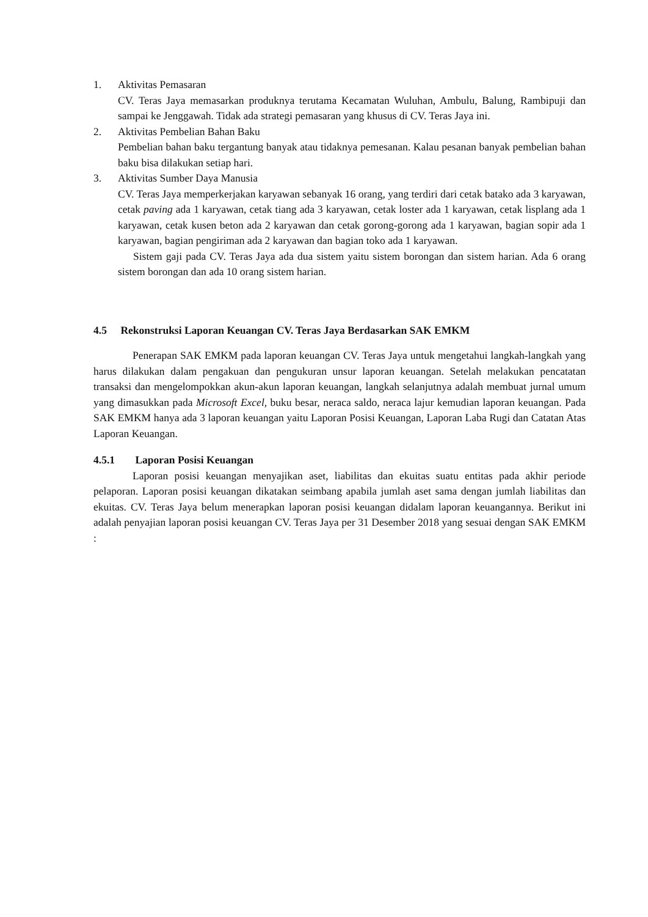1. Aktivitas Pemasaran
CV. Teras Jaya memasarkan produknya terutama Kecamatan Wuluhan, Ambulu, Balung, Rambipuji dan sampai ke Jenggawah. Tidak ada strategi pemasaran yang khusus di CV. Teras Jaya ini.
2. Aktivitas Pembelian Bahan Baku
Pembelian bahan baku tergantung banyak atau tidaknya pemesanan. Kalau pesanan banyak pembelian bahan baku bisa dilakukan setiap hari.
3. Aktivitas Sumber Daya Manusia
CV. Teras Jaya memperkerjakan karyawan sebanyak 16 orang, yang terdiri dari cetak batako ada 3 karyawan, cetak paving ada 1 karyawan, cetak tiang ada 3 karyawan, cetak loster ada 1 karyawan, cetak lisplang ada 1 karyawan, cetak kusen beton ada 2 karyawan dan cetak gorong-gorong ada 1 karyawan, bagian sopir ada 1 karyawan, bagian pengiriman ada 2 karyawan dan bagian toko ada 1 karyawan.
Sistem gaji pada CV. Teras Jaya ada dua sistem yaitu sistem borongan dan sistem harian. Ada 6 orang sistem borongan dan ada 10 orang sistem harian.
4.5 Rekonstruksi Laporan Keuangan CV. Teras Jaya Berdasarkan SAK EMKM
Penerapan SAK EMKM pada laporan keuangan CV. Teras Jaya untuk mengetahui langkah-langkah yang harus dilakukan dalam pengakuan dan pengukuran unsur laporan keuangan. Setelah melakukan pencatatan transaksi dan mengelompokkan akun-akun laporan keuangan, langkah selanjutnya adalah membuat jurnal umum yang dimasukkan pada Microsoft Excel, buku besar, neraca saldo, neraca lajur kemudian laporan keuangan. Pada SAK EMKM hanya ada 3 laporan keuangan yaitu Laporan Posisi Keuangan, Laporan Laba Rugi dan Catatan Atas Laporan Keuangan.
4.5.1 Laporan Posisi Keuangan
Laporan posisi keuangan menyajikan aset, liabilitas dan ekuitas suatu entitas pada akhir periode pelaporan. Laporan posisi keuangan dikatakan seimbang apabila jumlah aset sama dengan jumlah liabilitas dan ekuitas. CV. Teras Jaya belum menerapkan laporan posisi keuangan didalam laporan keuangannya. Berikut ini adalah penyajian laporan posisi keuangan CV. Teras Jaya per 31 Desember 2018 yang sesuai dengan SAK EMKM :